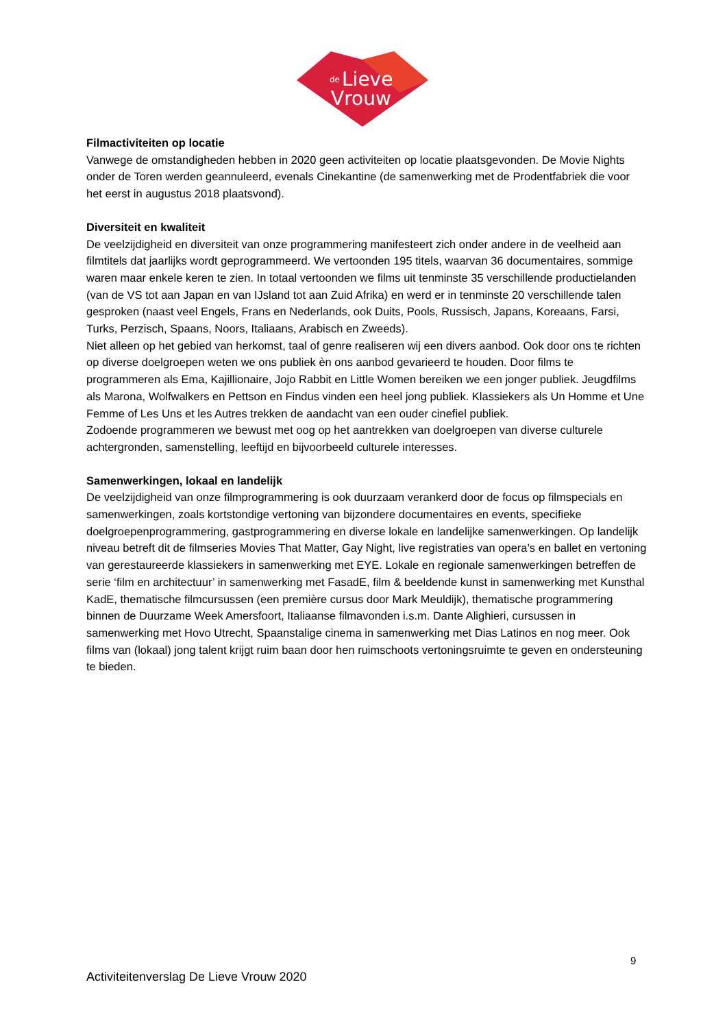de
Lieve
Vrouw
Filmactiviteiten op locatie
Vanwege de omstandigheden hebben in 2020 geen activiteiten op locatie plaatsgevonden. De Movie Nights onder de Toren werden geannuleerd, evenals Cinekantine (de samenwerking met de Prodentfabriek die voor het eerst in augustus 2018 plaatsvond).
Diversiteit en kwaliteit
De veelzijdigheid en diversiteit van onze programmering manifesteert zich onder andere in de veelheid aan filmtitels dat jaarlijks wordt geprogrammeerd. We vertoonden 195 titels, waarvan 36 documentaires, sommige waren maar enkele keren te zien. In totaal vertoonden we films uit tenminste 35 verschillende productielanden (van de VS tot aan Japan en van IJsland tot aan Zuid Afrika) en werd er in tenminste 20 verschillende talen gesproken (naast veel Engels, Frans en Nederlands, ook Duits, Pools, Russisch, Japans, Koreaans, Farsi, Turks, Perzisch, Spaans, Noors, Italiaans, Arabisch en Zweeds).
Niet alleen op het gebied van herkomst, taal of genre realiseren wij een divers aanbod. Ook door ons te richten op diverse doelgroepen weten we ons publiek èn ons aanbod gevarieerd te houden. Door films te programmeren als Ema, Kajillionaire, Jojo Rabbit en Little Women bereiken we een jonger publiek. Jeugdfilms als Marona, Wolfwalkers en Pettson en Findus vinden een heel jong publiek. Klassiekers als Un Homme et Une Femme of Les Uns et les Autres trekken de aandacht van een ouder cinefiel publiek.
Zodoende programmeren we bewust met oog op het aantrekken van doelgroepen van diverse culturele achtergronden, samenstelling, leeftijd en bijvoorbeeld culturele interesses.
Samenwerkingen, lokaal en landelijk
De veelzijdigheid van onze filmprogrammering is ook duurzaam verankerd door de focus op filmspecials en samenwerkingen, zoals kortstondige vertoning van bijzondere documentaires en events, specifieke doelgroepenprogrammering, gastprogrammering en diverse lokale en landelijke samenwerkingen. Op landelijk niveau betreft dit de filmseries Movies That Matter, Gay Night, live registraties van opera’s en ballet en vertoning van gerestaureerde klassiekers in samenwerking met EYE. Lokale en regionale samenwerkingen betreffen de serie ‘film en architectuur’ in samenwerking met FasadE, film & beeldende kunst in samenwerking met Kunsthal KadE, thematische filmcursussen (een première cursus door Mark Meuldijk), thematische programmering binnen de Duurzame Week Amersfoort, Italiaanse filmavonden i.s.m. Dante Alighieri, cursussen in samenwerking met Hovo Utrecht, Spaanstalige cinema in samenwerking met Dias Latinos en nog meer. Ook films van (lokaal) jong talent krijgt ruim baan door hen ruimschoots vertoningsruimte te geven en ondersteuning te bieden.
9
Activiteitenverslag De Lieve Vrouw 2020